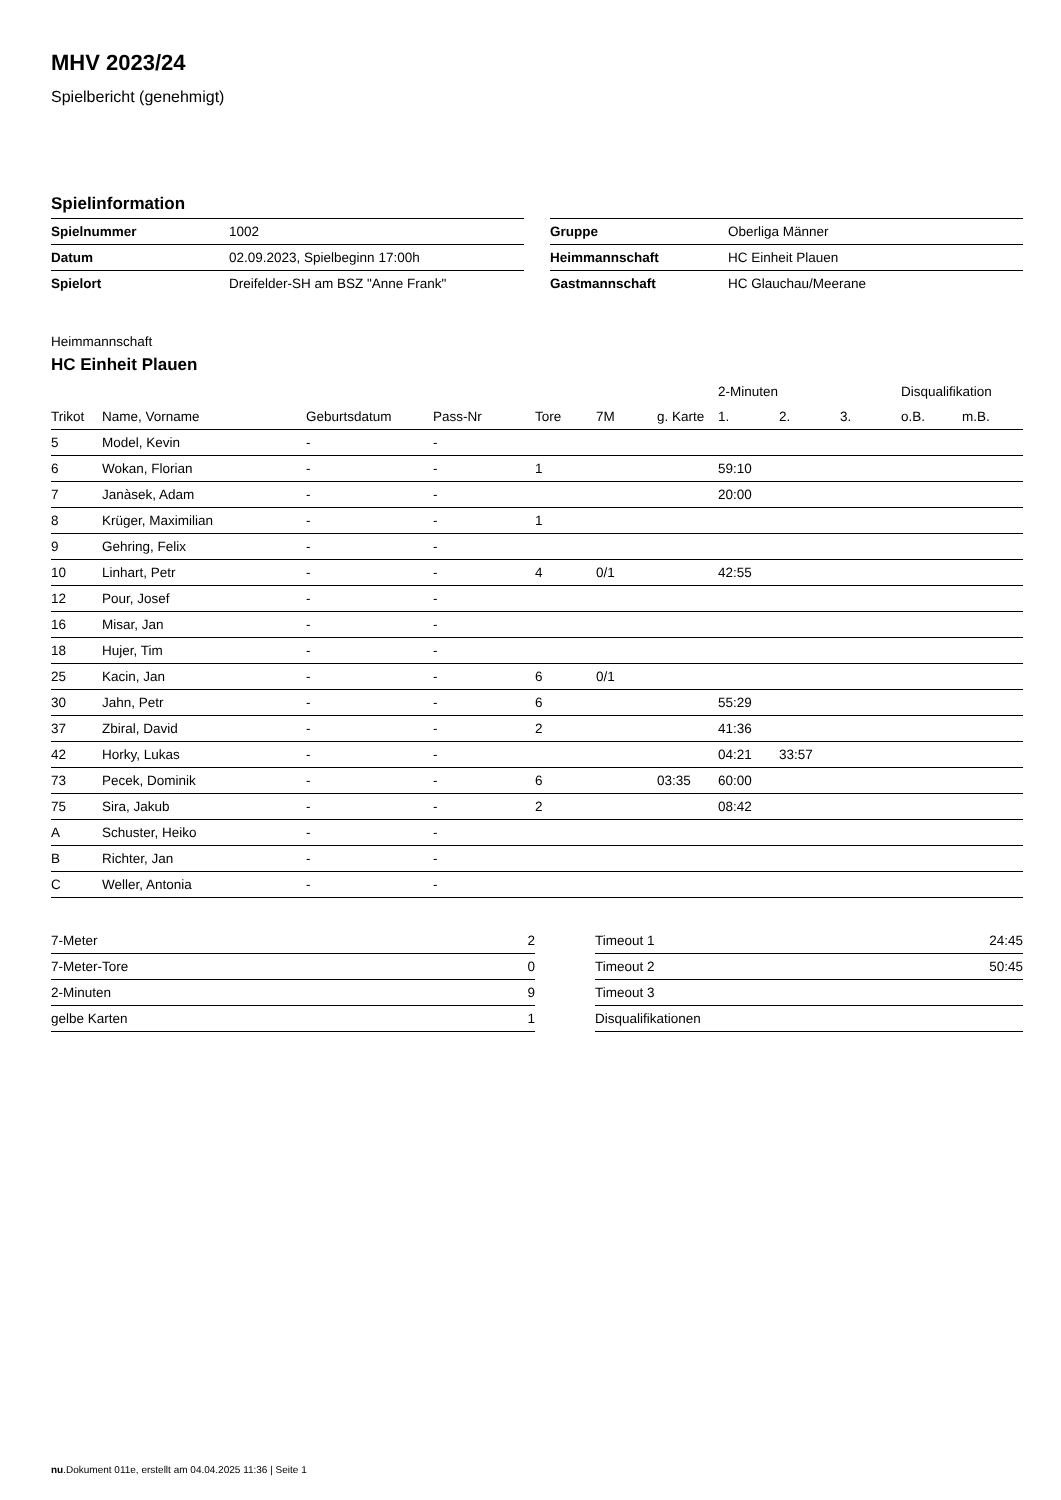MHV 2023/24
Spielbericht (genehmigt)
Spielinformation
| Spielnummer | 1002 |
| Datum | 02.09.2023, Spielbeginn 17:00h |
| Spielort | Dreifelder-SH am BSZ "Anne Frank" |
| Gruppe | Oberliga Männer |
| Heimmannschaft | HC Einheit Plauen |
| Gastmannschaft | HC Glauchau/Meerane |
Heimmannschaft
HC Einheit Plauen
| | | | | | | | 2-Minuten | | | Disqualifikation | |
| --- | --- | --- | --- | --- | --- | --- | --- | --- | --- | --- | --- |
| Trikot | Name, Vorname | Geburtsdatum | Pass-Nr | Tore | 7M | g. Karte | 1. | 2. | 3. | o.B. | m.B. |
| 5 | Model, Kevin | - | - | | | | | | | | |
| 6 | Wokan, Florian | - | - | 1 | | | 59:10 | | | | |
| 7 | Janàsek, Adam | - | - | | | | 20:00 | | | | |
| 8 | Krüger, Maximilian | - | - | 1 | | | | | | | |
| 9 | Gehring, Felix | - | - | | | | | | | | |
| 10 | Linhart, Petr | - | - | 4 | 0/1 | | 42:55 | | | | |
| 12 | Pour, Josef | - | - | | | | | | | | |
| 16 | Misar, Jan | - | - | | | | | | | | |
| 18 | Hujer, Tim | - | - | | | | | | | | |
| 25 | Kacin, Jan | - | - | 6 | 0/1 | | | | | | |
| 30 | Jahn, Petr | - | - | 6 | | | 55:29 | | | | |
| 37 | Zbiral, David | - | - | 2 | | | 41:36 | | | | |
| 42 | Horky, Lukas | - | - | | | | 04:21 | 33:57 | | | |
| 73 | Pecek, Dominik | - | - | 6 | | 03:35 | 60:00 | | | | |
| 75 | Sira, Jakub | - | - | 2 | | | 08:42 | | | | |
| A | Schuster, Heiko | - | - | | | | | | | | |
| B | Richter, Jan | - | - | | | | | | | | |
| C | Weller, Antonia | - | - | | | | | | | | |
| 7-Meter | 2 |
| 7-Meter-Tore | 0 |
| 2-Minuten | 9 |
| gelbe Karten | 1 |
| Timeout 1 | 24:45 |
| Timeout 2 | 50:45 |
| Timeout 3 | |
| Disqualifikationen | |
nu.Dokument 011e, erstellt am 04.04.2025 11:36 | Seite 1